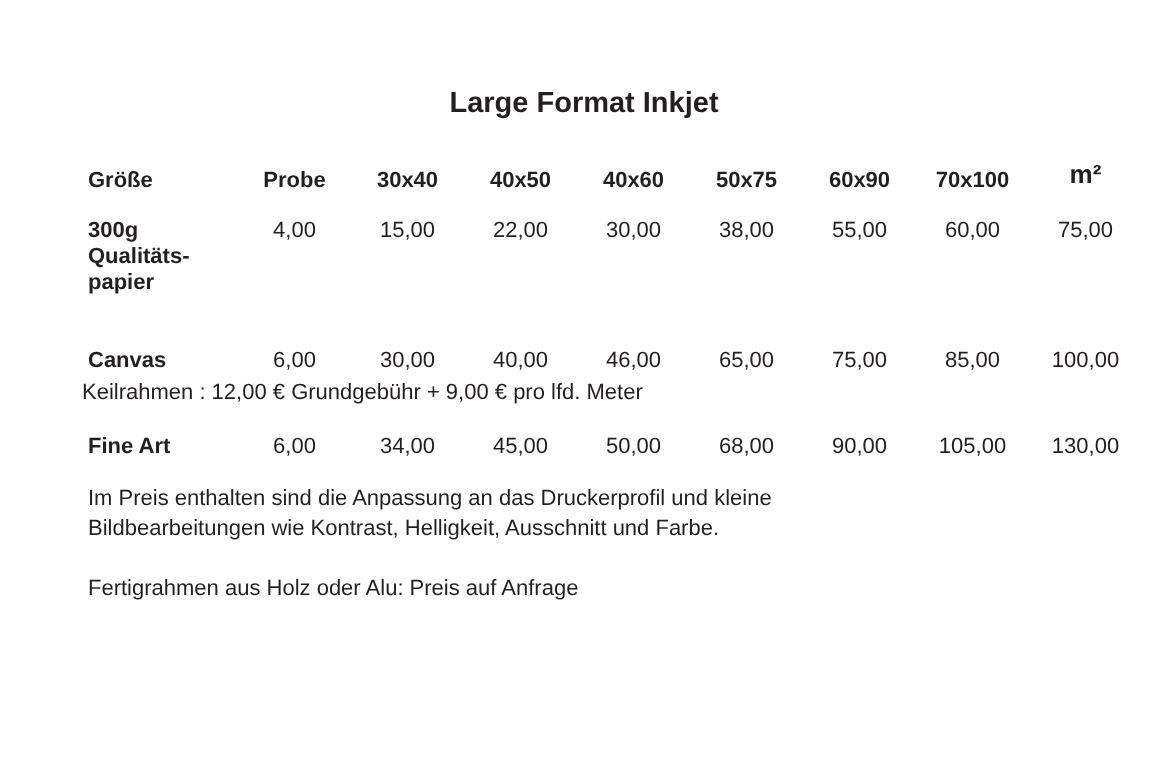Large Format Inkjet
| Größe | Probe | 30x40 | 40x50 | 40x60 | 50x75 | 60x90 | 70x100 | m² |
| --- | --- | --- | --- | --- | --- | --- | --- | --- |
| 300g Qualitäts- papier | 4,00 | 15,00 | 22,00 | 30,00 | 38,00 | 55,00 | 60,00 | 75,00 |
| Canvas | 6,00 | 30,00 | 40,00 | 46,00 | 65,00 | 75,00 | 85,00 | 100,00 |
| Keilrahmen : 12,00 € Grundgebühr + 9,00 € pro lfd. Meter | | | | | | | | |
| Fine Art | 6,00 | 34,00 | 45,00 | 50,00 | 68,00 | 90,00 | 105,00 | 130,00 |
Im Preis enthalten sind die Anpassung an das Druckerprofil und kleine
Bildbearbeitungen wie Kontrast, Helligkeit, Ausschnitt und Farbe.
Fertigrahmen aus Holz oder Alu: Preis auf Anfrage